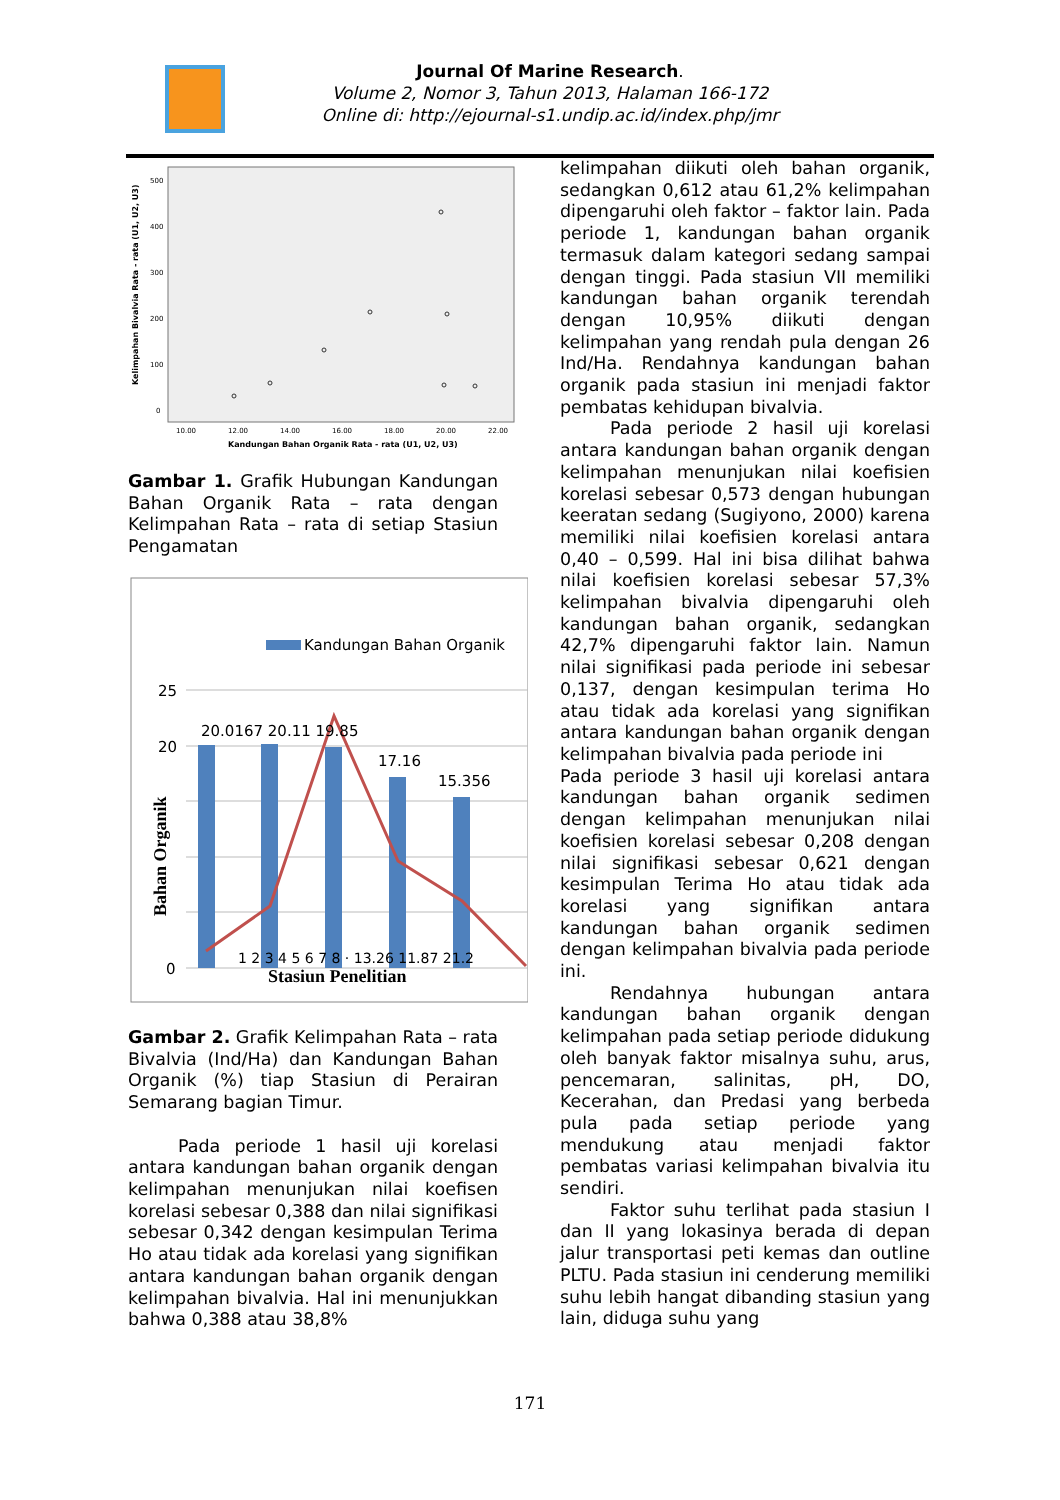Journal Of Marine Research.
Volume 2, Nomor 3, Tahun 2013, Halaman 166-172
Online di: http://ejournal-s1.undip.ac.id/index.php/jmr
Kelimpahan Bivalvia Rata - rata (U1, U2, U3)
500
400
300
200
100
0
10.00
12.00
14.00
16.00
18.00
20.00
22.00
Kandungan Bahan Organik Rata - rata (U1, U2, U3)
Gambar 1. Grafik Hubungan Kandungan Bahan Organik Rata – rata dengan Kelimpahan Rata – rata di setiap Stasiun Pengamatan
Kandungan Bahan Organik
25
20
0
Bahan Organik
20.0167 20.11 19.85
17.16
15.356
1 2 3 4 5 6 7 8 · 13.26 11.87 21.2
Stasiun Penelitian
Gambar 2. Grafik Kelimpahan Rata – rata Bivalvia (Ind/Ha) dan Kandungan Bahan Organik (%) tiap Stasiun di Perairan Semarang bagian Timur.
Pada periode 1 hasil uji korelasi antara kandungan bahan organik dengan kelimpahan menunjukan nilai koefisen korelasi sebesar 0,388 dan nilai signifikasi sebesar 0,342 dengan kesimpulan Terima Ho atau tidak ada korelasi yang signifikan antara kandungan bahan organik dengan kelimpahan bivalvia. Hal ini menunjukkan bahwa 0,388 atau 38,8%
kelimpahan diikuti oleh bahan organik, sedangkan 0,612 atau 61,2% kelimpahan dipengaruhi oleh faktor – faktor lain. Pada periode 1, kandungan bahan organik termasuk dalam kategori sedang sampai dengan tinggi. Pada stasiun VII memiliki kandungan bahan organik terendah dengan 10,95% diikuti dengan kelimpahan yang rendah pula dengan 26 Ind/Ha. Rendahnya kandungan bahan organik pada stasiun ini menjadi faktor pembatas kehidupan bivalvia.
Pada periode 2 hasil uji korelasi antara kandungan bahan organik dengan kelimpahan menunjukan nilai koefisien korelasi sebesar 0,573 dengan hubungan keeratan sedang (Sugiyono, 2000) karena memiliki nilai koefisien korelasi antara 0,40 – 0,599. Hal ini bisa dilihat bahwa nilai koefisien korelasi sebesar 57,3% kelimpahan bivalvia dipengaruhi oleh kandungan bahan organik, sedangkan 42,7% dipengaruhi faktor lain. Namun nilai signifikasi pada periode ini sebesar 0,137, dengan kesimpulan terima Ho atau tidak ada korelasi yang signifikan antara kandungan bahan organik dengan kelimpahan bivalvia pada periode ini
Pada periode 3 hasil uji korelasi antara kandungan bahan organik sedimen dengan kelimpahan menunjukan nilai koefisien korelasi sebesar 0,208 dengan nilai signifikasi sebesar 0,621 dengan kesimpulan Terima Ho atau tidak ada korelasi yang signifikan antara kandungan bahan organik sedimen dengan kelimpahan bivalvia pada periode ini.
Rendahnya hubungan antara kandungan bahan organik dengan kelimpahan pada setiap periode didukung oleh banyak faktor misalnya suhu, arus, pencemaran, salinitas, pH, DO, Kecerahan, dan Predasi yang berbeda pula pada setiap periode yang mendukung atau menjadi faktor pembatas variasi kelimpahan bivalvia itu sendiri.
Faktor suhu terlihat pada stasiun I dan II yang lokasinya berada di depan jalur transportasi peti kemas dan outline PLTU. Pada stasiun ini cenderung memiliki suhu lebih hangat dibanding stasiun yang lain, diduga suhu yang
171